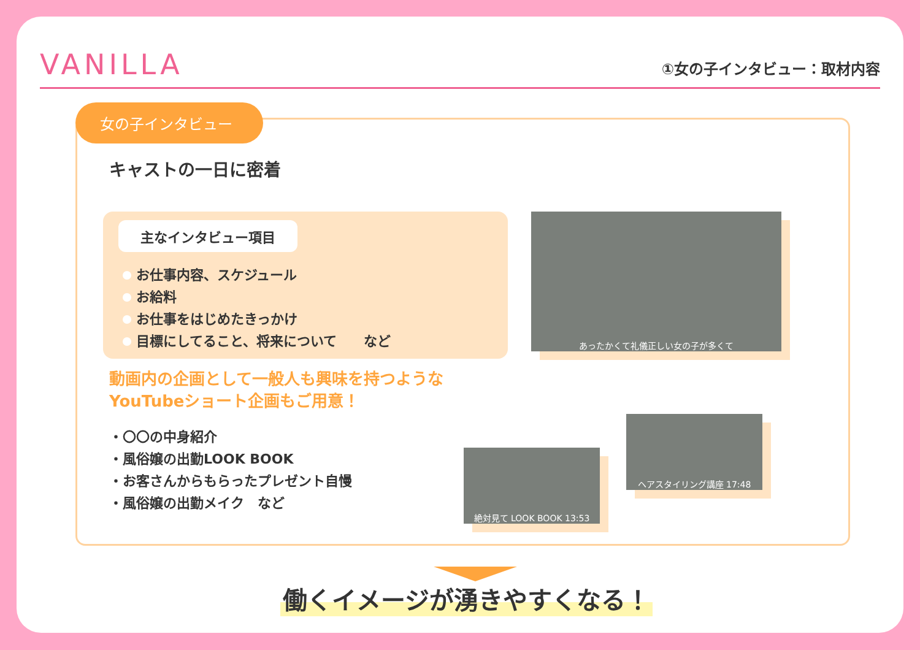VANILLA
①女の子インタビュー：取材内容
女の子インタビュー
キャストの一日に密着
主なインタビュー項目
お仕事内容、スケジュール
お給料
お仕事をはじめたきっかけ
目標にしてること、将来について　　など
あったかくて礼儀正しい女の子が多くて
動画内の企画として一般人も興味を持つような
YouTubeショート企画もご用意！
・〇〇の中身紹介
・風俗嬢の出勤LOOK BOOK
・お客さんからもらったプレゼント自慢
・風俗嬢の出勤メイク　など
絶対見て LOOK BOOK 13:53
ヘアスタイリング講座 17:48
働くイメージが湧きやすくなる！